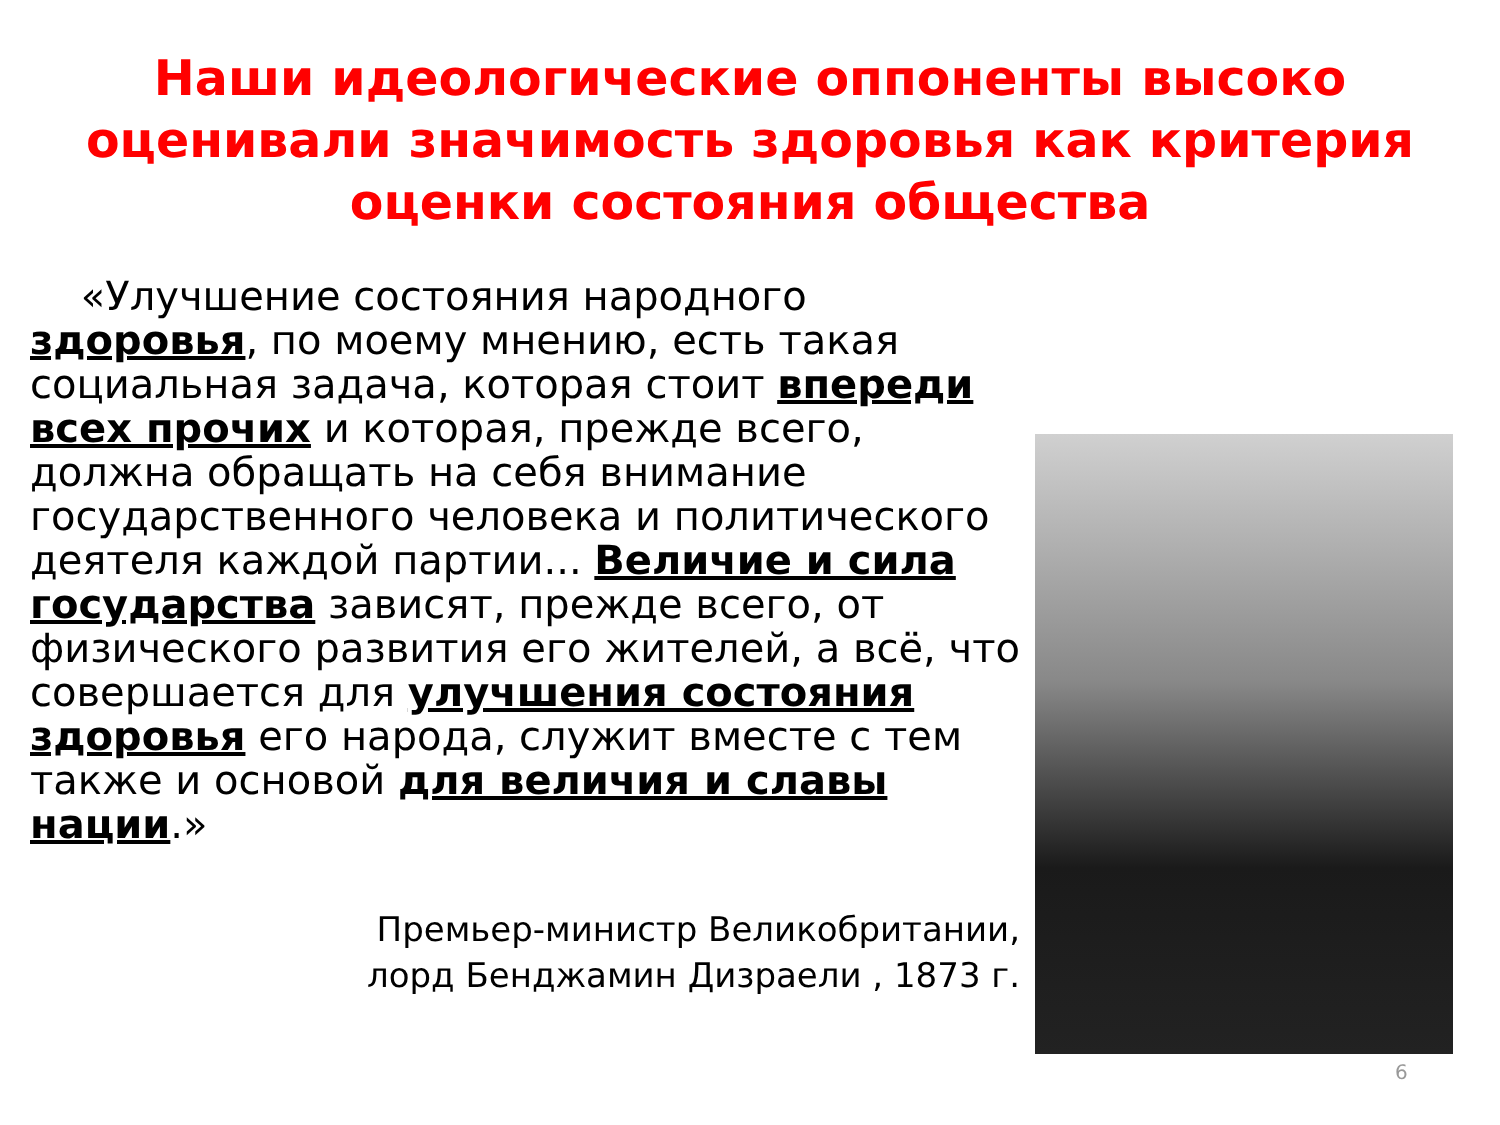Наши идеологические оппоненты высоко оценивали значимость здоровья как критерия оценки состояния общества
«Улучшение состояния народного здоровья, по моему мнению, есть такая социальная задача, которая стоит впереди всех прочих и которая, прежде всего, должна обращать на себя внимание государственного человека и политического деятеля каждой партии... Величие и сила государства зависят, прежде всего, от физического развития его жителей, а всё, что совершается для улучшения состояния здоровья его народа, служит вместе с тем также и основой для величия и славы нации.»
Премьер-министр Великобритании,
лорд Бенджамин Дизраели , 1873 г.
6